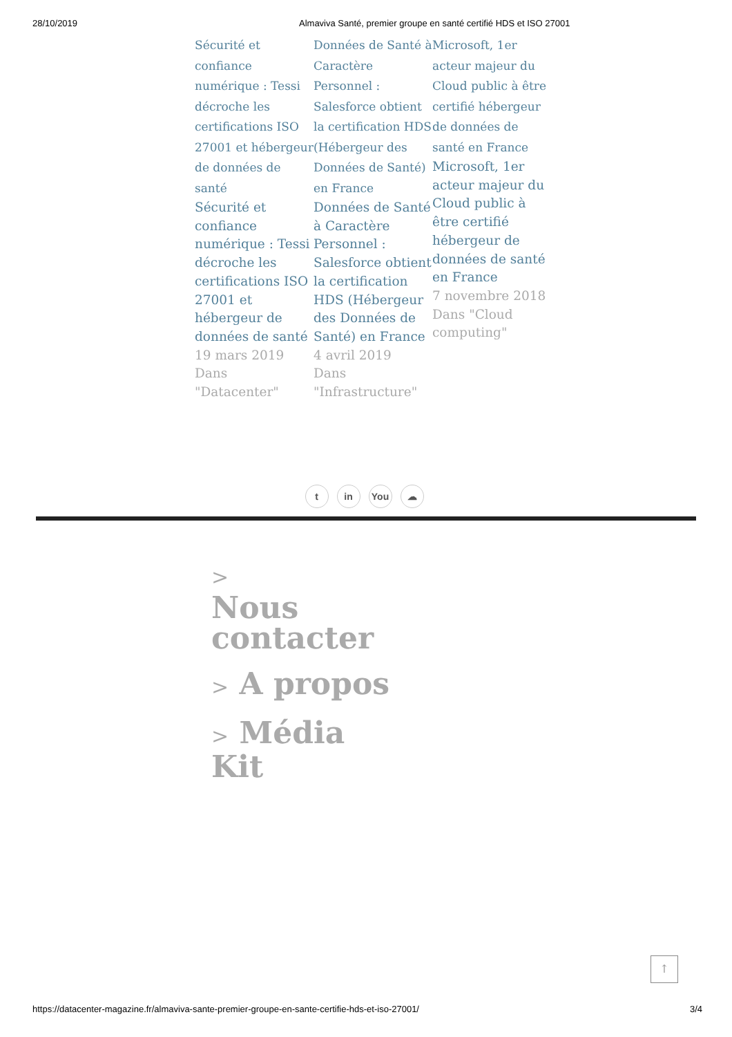28/10/2019 Almaviva Santé, premier groupe en santé certifié HDS et ISO 27001
Sécurité et confiance numérique : Tessi décroche les certifications ISO 27001 et hébergeur de données de santé
Sécurité et confiance numérique : Tessi décroche les certifications ISO 27001 et hébergeur de données de santé
19 mars 2019
Dans "Datacenter"
Données de Santé à Caractère Personnel : Salesforce obtient la certification HDS (Hébergeur des Données de Santé) en France
Données de Santé à Caractère Personnel : Salesforce obtient la certification HDS (Hébergeur des Données de Santé) en France
4 avril 2019
Dans "Infrastructure"
Microsoft, 1er acteur majeur du Cloud public à être certifié hébergeur de données de santé en France
Microsoft, 1er acteur majeur du Cloud public à être certifié hébergeur de données de santé en France
7 novembre 2018
Dans "Cloud computing"
t in You ☁
>
Nous contacter
> A propos
> Média Kit
↑
https://datacenter-magazine.fr/almaviva-sante-premier-groupe-en-sante-certifie-hds-et-iso-27001/ 3/4